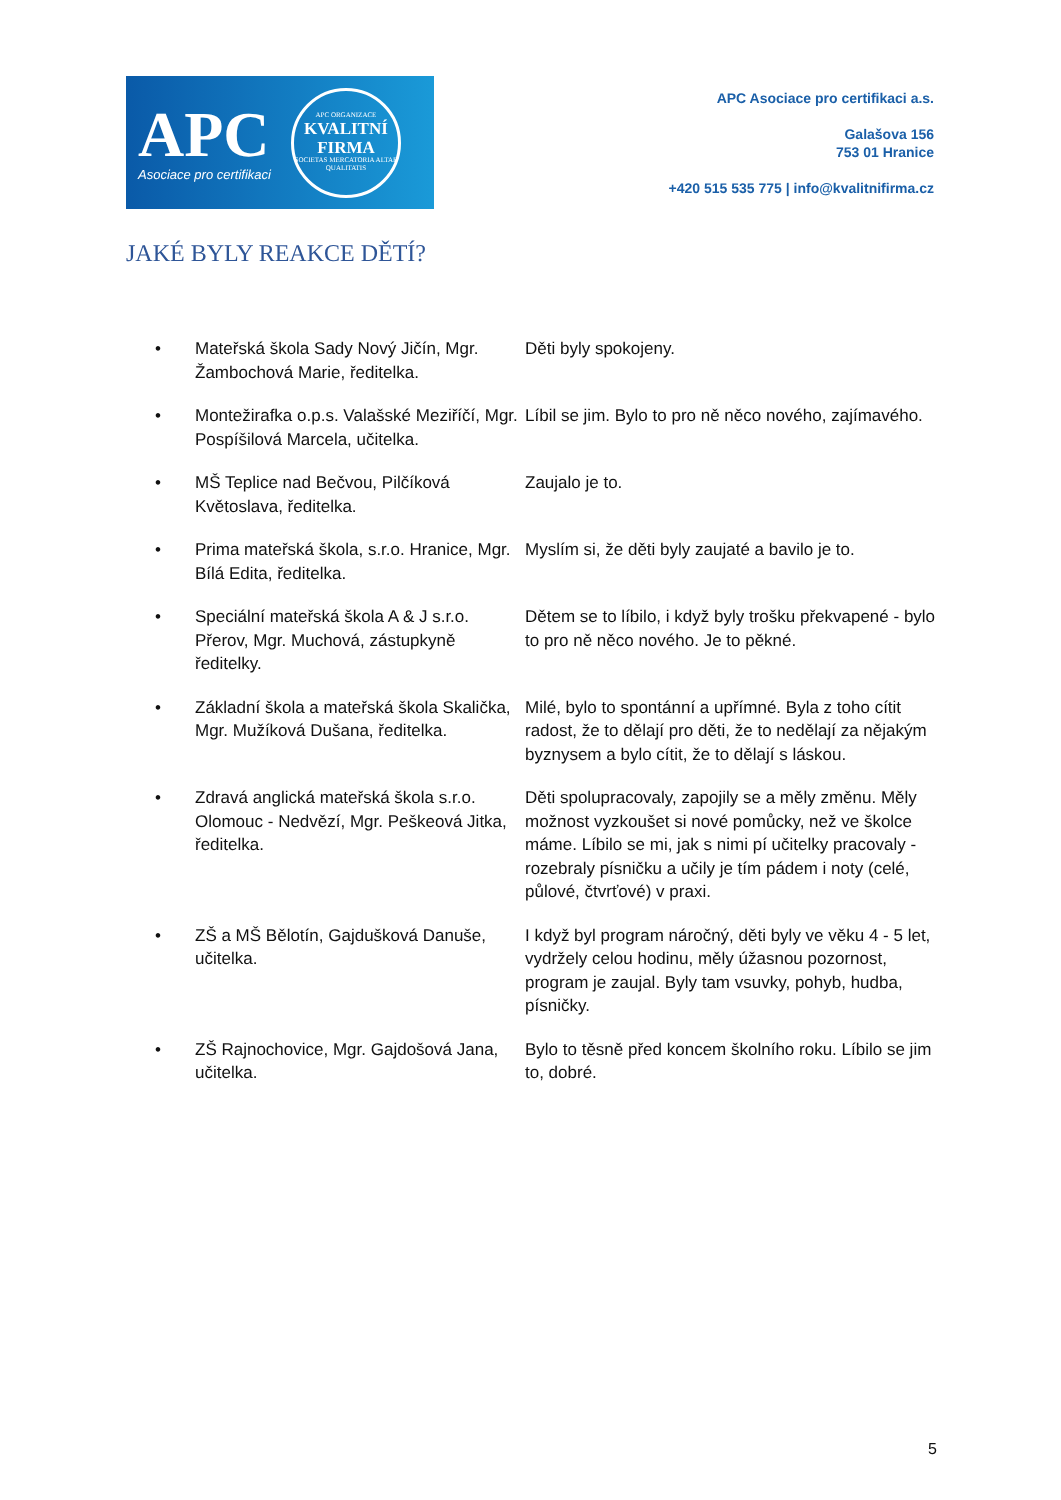APC
Asociace pro certifikaci
APC ORGANIZACE
KVALITNÍ
FIRMA
SOCIETAS MERCATORIA ALTAE QUALITATIS
APC Asociace pro certifikaci a.s.
Galašova 156
753 01 Hranice
+420 515 535 775 | info@kvalitnifirma.cz
JAKÉ BYLY REAKCE DĚTÍ?
| • | Mateřská škola Sady Nový Jičín, Mgr. Žambochová Marie, ředitelka. | Děti byly spokojeny. |
| • | Montežirafka o.p.s. Valašské Meziříčí, Mgr. Pospíšilová Marcela, učitelka. | Líbil se jim. Bylo to pro ně něco nového, zajímavého. |
| • | MŠ Teplice nad Bečvou, Pilčíková Květoslava, ředitelka. | Zaujalo je to. |
| • | Prima mateřská škola, s.r.o. Hranice, Mgr. Bílá Edita, ředitelka. | Myslím si, že děti byly zaujaté a bavilo je to. |
| • | Speciální mateřská škola A & J s.r.o. Přerov, Mgr. Muchová, zástupkyně ředitelky. | Dětem se to líbilo, i když byly trošku překvapené - bylo to pro ně něco nového. Je to pěkné. |
| • | Základní škola a mateřská škola Skalička, Mgr. Mužíková Dušana, ředitelka. | Milé, bylo to spontánní a upřímné. Byla z toho cítit radost, že to dělají pro děti, že to nedělají za nějakým byznysem a bylo cítit, že to dělají s láskou. |
| • | Zdravá anglická mateřská škola s.r.o. Olomouc - Nedvězí, Mgr. Peškeová Jitka, ředitelka. | Děti spolupracovaly, zapojily se a měly změnu. Měly možnost vyzkoušet si nové pomůcky, než ve školce máme. Líbilo se mi, jak s nimi pí učitelky pracovaly - rozebraly písničku a učily je tím pádem i noty (celé, půlové, čtvrťové) v praxi. |
| • | ZŠ a MŠ Bělotín, Gajdušková Danuše, učitelka. | I když byl program náročný, děti byly ve věku 4 - 5 let, vydržely celou hodinu, měly úžasnou pozornost, program je zaujal. Byly tam vsuvky, pohyb, hudba, písničky. |
| • | ZŠ Rajnochovice, Mgr. Gajdošová Jana, učitelka. | Bylo to těsně před koncem školního roku. Líbilo se jim to, dobré. |
5